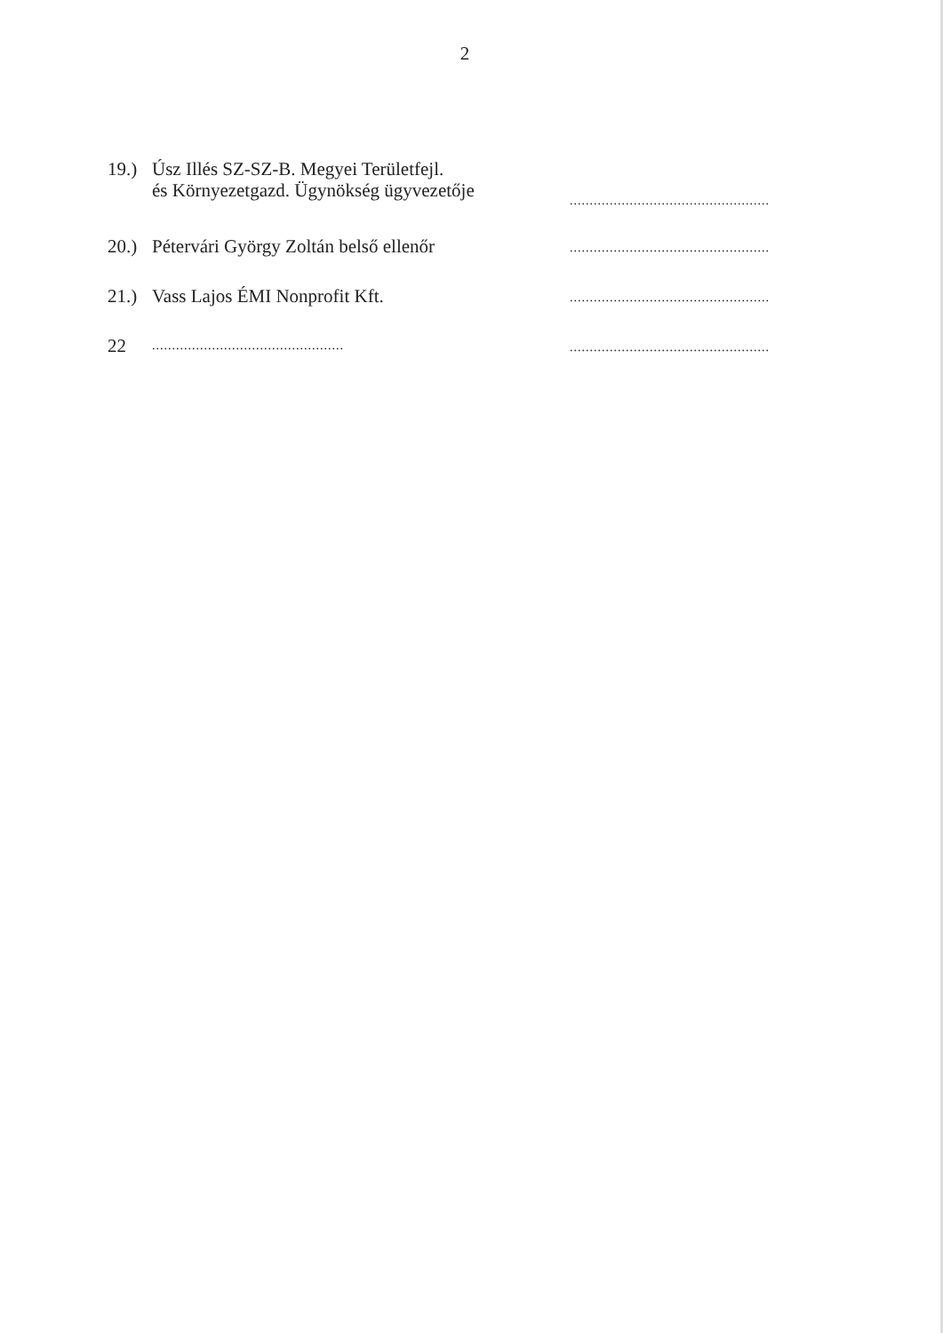2
19.)
Úsz Illés SZ-SZ-B. Megyei Területfejl.
és Környezetgazd. Ügynökség ügyvezetője
..................................................
20.)
Pétervári György Zoltán belső ellenőr
..................................................
21.)
Vass Lajos ÉMI Nonprofit Kft.
..................................................
22
................................................
..................................................